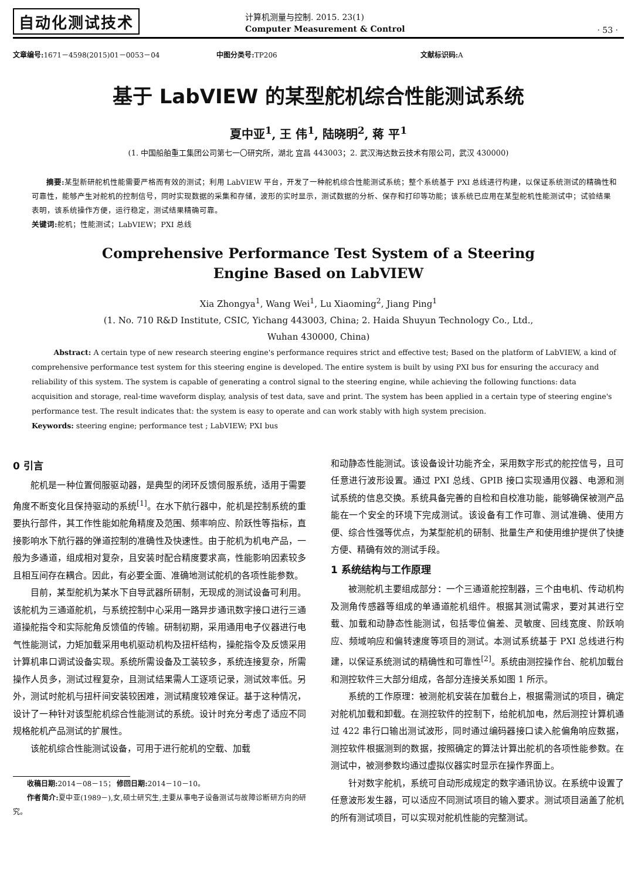自动化测试技术
计算机测量与控制. 2015. 23(1)
Computer Measurement & Control
· 53 ·
文章编号: 1671－4598(2015)01－0053－04
中图分类号: TP206 文献标识码: A
基于 LabVIEW 的某型舵机综合性能测试系统
夏中亚<sup>1</sup>, 王 伟<sup>1</sup>, 陆晓明<sup>2</sup>, 蒋 平<sup>1</sup>
(1. 中国船舶重工集团公司第七一〇研究所，湖北 宜昌 443003；2. 武汉海达数云技术有限公司，武汉 430000)
摘要: 某型新研舵机性能需要严格而有效的测试；利用 LabVIEW 平台，开发了一种舵机综合性能测试系统；整个系统基于 PXI 总线进行构建，以保证系统测试的精确性和可靠性，能够产生对舵机的控制信号，同时实现数据的采集和存储，波形的实时显示，测试数据的分析、保存和打印等功能；该系统已应用在某型舵机性能测试中；试验结果表明，该系统操作方便，运行稳定，测试结果精确可靠。
关键词: 舵机；性能测试；LabVIEW；PXI 总线
Comprehensive Performance Test System of a Steering
Engine Based on LabVIEW
Xia Zhongya<sup>1</sup>, Wang Wei<sup>1</sup>, Lu Xiaoming<sup>2</sup>, Jiang Ping<sup>1</sup>
(1. No. 710 R&D Institute, CSIC, Yichang 443003, China; 2. Haida Shuyun Technology Co., Ltd.,
Wuhan 430000, China)
Abstract: A certain type of new research steering engine's performance requires strict and effective test; Based on the platform of LabVIEW, a kind of comprehensive performance test system for this steering engine is developed. The entire system is built by using PXI bus for ensuring the accuracy and reliability of this system. The system is capable of generating a control signal to the steering engine, while achieving the following functions: data acquisition and storage, real-time waveform display, analysis of test data, save and print. The system has been applied in a certain type of steering engine's performance test. The result indicates that: the system is easy to operate and can work stably with high system precision.
Keywords: steering engine; performance test ; LabVIEW; PXI bus
0 引言
舵机是一种位置伺服驱动器，是典型的闭环反馈伺服系统，适用于需要角度不断变化且保持驱动的系统<sup>[1]</sup>。在水下航行器中，舵机是控制系统的重要执行部件，其工作性能如舵角精度及范围、频率响应、阶跃性等指标，直接影响水下航行器的弹道控制的准确性及快速性。由于舵机为机电产品，一般为多通道，组成相对复杂，且安装时配合精度要求高，性能影响因素较多且相互间存在耦合。因此，有必要全面、准确地测试舵机的各项性能参数。
目前，某型舵机为某水下自导武器所研制，无现成的测试设备可利用。该舵机为三通道舵机，与系统控制中心采用一路异步通讯数字接口进行三通道操舵指令和实际舵角反馈值的传输。研制初期，采用通用电子仪器进行电气性能测试，力矩加载采用电机驱动机构及扭杆结构，操舵指令及反馈采用计算机串口调试设备实现。系统所需设备及工装较多，系统连接复杂，所需操作人员多，测试过程复杂，且测试结果需人工逐项记录，测试效率低。另外，测试时舵机与扭杆间安装较困难，测试精度较难保证。基于这种情况，设计了一种针对该型舵机综合性能测试的系统。设计时充分考虑了适应不同规格舵机产品测试的扩展性。
该舵机综合性能测试设备，可用于进行舵机的空载、加载
收稿日期: 2014－08－15； 修回日期: 2014－10－10。
作者简介: 夏中亚(1989－),女,硕士研究生,主要从事电子设备测试与故障诊断研方向的研究。
和动静态性能测试。该设备设计功能齐全，采用数字形式的舵控信号，且可任意进行波形设置。通过 PXI 总线、GPIB 接口实现通用仪器、电源和测试系统的信息交换。系统具备完善的自检和自校准功能，能够确保被测产品能在一个安全的环境下完成测试。该设备有工作可靠、测试准确、使用方便、综合性强等优点，为某型舵机的研制、批量生产和使用维护提供了快捷方便、精确有效的测试手段。
1 系统结构与工作原理
被测舵机主要组成部分：一个三通道舵控制器，三个由电机、传动机构及测角传感器等组成的单通道舵机组件。根据其测试需求，要对其进行空载、加载和动静态性能测试，包括零位偏差、灵敏度、回线宽度、阶跃响应、频域响应和偏转速度等项目的测试。本测试系统基于 PXI 总线进行构建，以保证系统测试的精确性和可靠性<sup>[2]</sup>。系统由测控操作台、舵机加载台和测控软件三大部分组成，各部分连接关系如图 1 所示。
系统的工作原理：被测舵机安装在加载台上，根据需测试的项目，确定对舵机加载和卸载。在测控软件的控制下，给舵机加电，然后测控计算机通过 422 串行口输出测试波形，同时通过编码器接口读入舵偏角响应数据，测控软件根据测到的数据，按照确定的算法计算出舵机的各项性能参数。在测试中，被测参数均通过虚拟仪器实时显示在操作界面上。
针对数字舵机，系统可自动形成规定的数字通讯协议。在系统中设置了任意波形发生器，可以适应不同测试项目的输入要求。测试项目涵盖了舵机的所有测试项目，可以实现对舵机性能的完整测试。